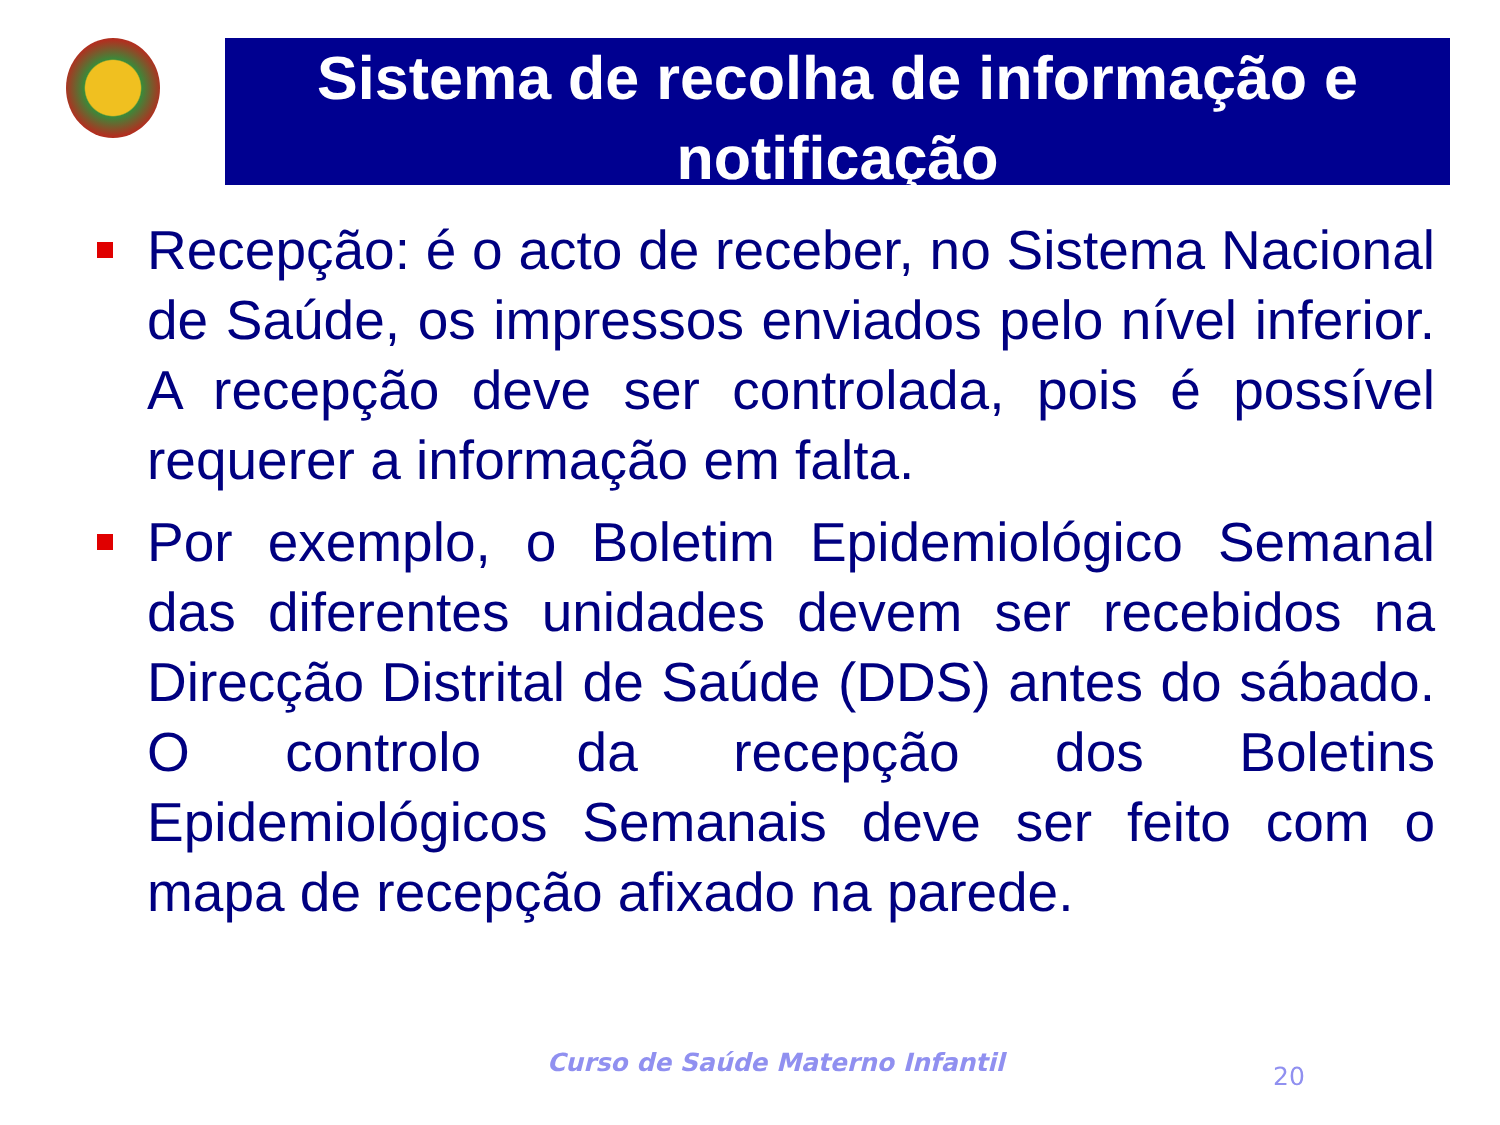Sistema de recolha de informação e notificação
Recepção: é o acto de receber, no Sistema Nacional de Saúde, os impressos enviados pelo nível inferior. A recepção deve ser controlada, pois é possível requerer a informação em falta.
Por exemplo, o Boletim Epidemiológico Semanal das diferentes unidades devem ser recebidos na Direcção Distrital de Saúde (DDS) antes do sábado. O controlo da recepção dos Boletins Epidemiológicos Semanais deve ser feito com o mapa de recepção afixado na parede.
Curso de Saúde Materno Infantil
20